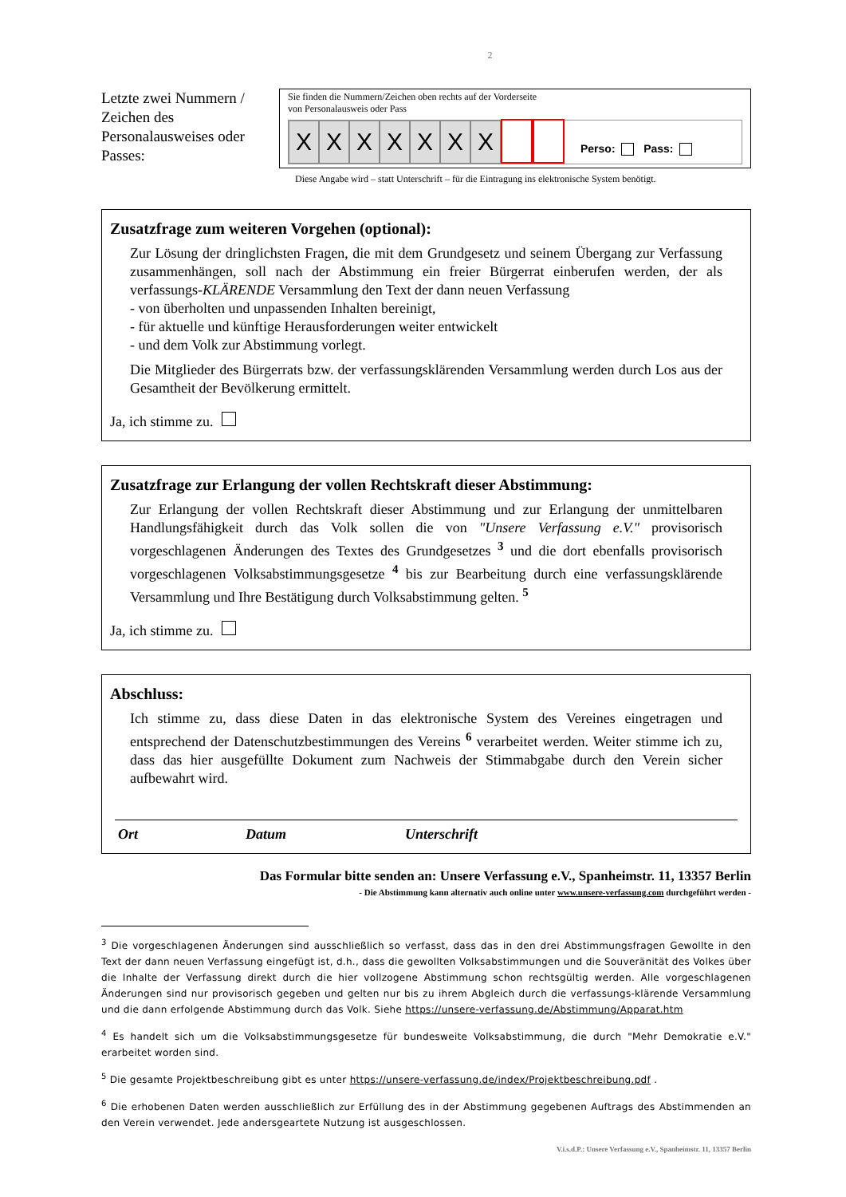2
Letzte zwei Nummern / Zeichen des Personalausweises oder Passes:
Sie finden die Nummern/Zeichen oben rechts auf der Vorderseite
von Personalausweis oder Pass
X
X
X
X
X
X
X
Perso: Pass:
Diese Angabe wird – statt Unterschrift – für die Eintragung ins elektronische System benötigt.
Zusatzfrage zum weiteren Vorgehen (optional):
Zur Lösung der dringlichsten Fragen, die mit dem Grundgesetz und seinem Übergang zur Verfassung zusammenhängen, soll nach der Abstimmung ein freier Bürgerrat einberufen werden, der als verfassungs-KLÄRENDE Versammlung den Text der dann neuen Verfassung
- von überholten und unpassenden Inhalten bereinigt,
- für aktuelle und künftige Herausforderungen weiter entwickelt
- und dem Volk zur Abstimmung vorlegt.
Die Mitglieder des Bürgerrats bzw. der verfassungsklärenden Versammlung werden durch Los aus der Gesamtheit der Bevölkerung ermittelt.
Ja, ich stimme zu.
Zusatzfrage zur Erlangung der vollen Rechtskraft dieser Abstimmung:
Zur Erlangung der vollen Rechtskraft dieser Abstimmung und zur Erlangung der unmittelbaren Handlungsfähigkeit durch das Volk sollen die von "Unsere Verfassung e.V." provisorisch vorgeschlagenen Änderungen des Textes des Grundgesetzes <sup>3</sup> und die dort ebenfalls provisorisch vorgeschlagenen Volksabstimmungsgesetze <sup>4</sup> bis zur Bearbeitung durch eine verfassungsklärende Versammlung und Ihre Bestätigung durch Volksabstimmung gelten. <sup>5</sup>
Ja, ich stimme zu.
Abschluss:
Ich stimme zu, dass diese Daten in das elektronische System des Vereines eingetragen und entsprechend der Datenschutzbestimmungen des Vereins <sup>6</sup> verarbeitet werden. Weiter stimme ich zu, dass das hier ausgefüllte Dokument zum Nachweis der Stimmabgabe durch den Verein sicher aufbewahrt wird.
Ort Datum Unterschrift
Das Formular bitte senden an: Unsere Verfassung e.V., Spanheimstr. 11, 13357 Berlin
- Die Abstimmung kann alternativ auch online unter www.unsere-verfassung.com durchgeführt werden -
<sup>3</sup> Die vorgeschlagenen Änderungen sind ausschließlich so verfasst, dass das in den drei Abstimmungsfragen Gewollte in den Text der dann neuen Verfassung eingefügt ist, d.h., dass die gewollten Volksabstimmungen und die Souveränität des Volkes über die Inhalte der Verfassung direkt durch die hier vollzogene Abstimmung schon rechtsgültig werden. Alle vorgeschlagenen Änderungen sind nur provisorisch gegeben und gelten nur bis zu ihrem Abgleich durch die verfassungs-klärende Versammlung und die dann erfolgende Abstimmung durch das Volk. Siehe https://unsere-verfassung.de/Abstimmung/Apparat.htm
<sup>4</sup> Es handelt sich um die Volksabstimmungsgesetze für bundesweite Volksabstimmung, die durch "Mehr Demokratie e.V." erarbeitet worden sind.
<sup>5</sup> Die gesamte Projektbeschreibung gibt es unter https://unsere-verfassung.de/index/Projektbeschreibung.pdf .
<sup>6</sup> Die erhobenen Daten werden ausschließlich zur Erfüllung des in der Abstimmung gegebenen Auftrags des Abstimmenden an den Verein verwendet. Jede andersgeartete Nutzung ist ausgeschlossen.
V.i.s.d.P.: Unsere Verfassung e.V., Spanheimstr. 11, 13357 Berlin